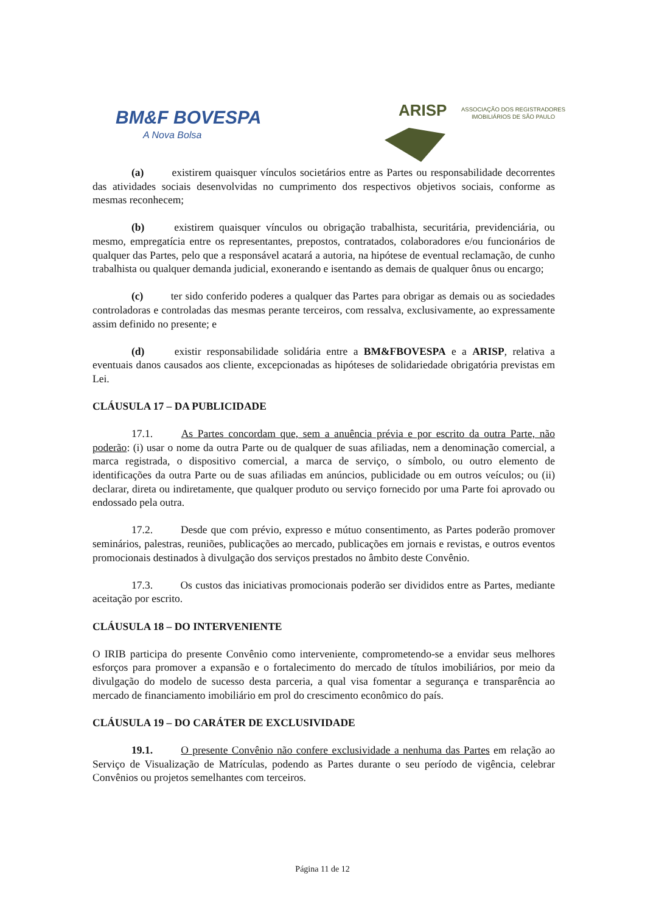BM&F BOVESPA
A Nova Bolsa
ARISP
ASSOCIAÇÃO DOS REGISTRADORES
IMOBILIÁRIOS DE SÃO PAULO
(a) existirem quaisquer vínculos societários entre as Partes ou responsabilidade decorrentes das atividades sociais desenvolvidas no cumprimento dos respectivos objetivos sociais, conforme as mesmas reconhecem;
(b) existirem quaisquer vínculos ou obrigação trabalhista, securitária, previdenciária, ou mesmo, empregatícia entre os representantes, prepostos, contratados, colaboradores e/ou funcionários de qualquer das Partes, pelo que a responsável acatará a autoria, na hipótese de eventual reclamação, de cunho trabalhista ou qualquer demanda judicial, exonerando e isentando as demais de qualquer ônus ou encargo;
(c) ter sido conferido poderes a qualquer das Partes para obrigar as demais ou as sociedades controladoras e controladas das mesmas perante terceiros, com ressalva, exclusivamente, ao expressamente assim definido no presente; e
(d) existir responsabilidade solidária entre a BM&FBOVESPA e a ARISP, relativa a eventuais danos causados aos cliente, excepcionadas as hipóteses de solidariedade obrigatória previstas em Lei.
CLÁUSULA 17 – DA PUBLICIDADE
17.1. As Partes concordam que, sem a anuência prévia e por escrito da outra Parte, não poderão: (i) usar o nome da outra Parte ou de qualquer de suas afiliadas, nem a denominação comercial, a marca registrada, o dispositivo comercial, a marca de serviço, o símbolo, ou outro elemento de identificações da outra Parte ou de suas afiliadas em anúncios, publicidade ou em outros veículos; ou (ii) declarar, direta ou indiretamente, que qualquer produto ou serviço fornecido por uma Parte foi aprovado ou endossado pela outra.
17.2. Desde que com prévio, expresso e mútuo consentimento, as Partes poderão promover seminários, palestras, reuniões, publicações ao mercado, publicações em jornais e revistas, e outros eventos promocionais destinados à divulgação dos serviços prestados no âmbito deste Convênio.
17.3. Os custos das iniciativas promocionais poderão ser divididos entre as Partes, mediante aceitação por escrito.
CLÁUSULA 18 – DO INTERVENIENTE
O IRIB participa do presente Convênio como interveniente, comprometendo-se a envidar seus melhores esforços para promover a expansão e o fortalecimento do mercado de títulos imobiliários, por meio da divulgação do modelo de sucesso desta parceria, a qual visa fomentar a segurança e transparência ao mercado de financiamento imobiliário em prol do crescimento econômico do país.
CLÁUSULA 19 – DO CARÁTER DE EXCLUSIVIDADE
19.1. O presente Convênio não confere exclusividade a nenhuma das Partes em relação ao Serviço de Visualização de Matrículas, podendo as Partes durante o seu período de vigência, celebrar Convênios ou projetos semelhantes com terceiros.
Página 11 de 12